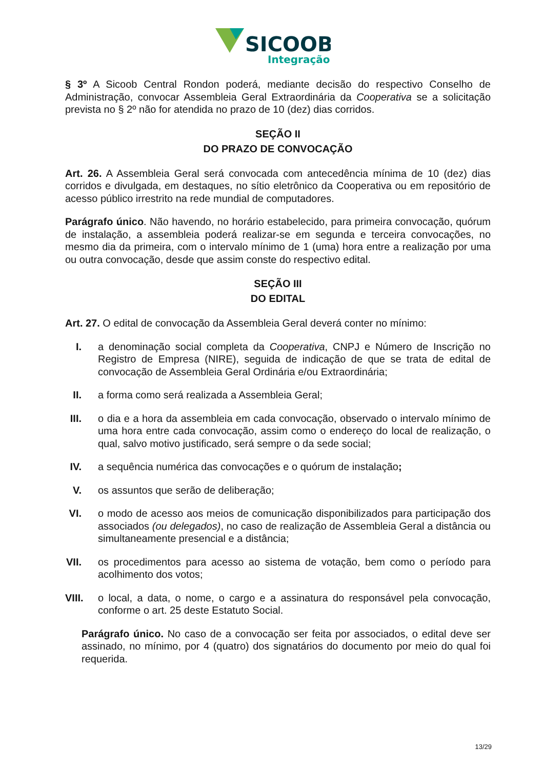SICOOB
Integração
§ 3º A Sicoob Central Rondon poderá, mediante decisão do respectivo Conselho de Administração, convocar Assembleia Geral Extraordinária da Cooperativa se a solicitação prevista no § 2º não for atendida no prazo de 10 (dez) dias corridos.
SEÇÃO II
DO PRAZO DE CONVOCAÇÃO
Art. 26. A Assembleia Geral será convocada com antecedência mínima de 10 (dez) dias corridos e divulgada, em destaques, no sítio eletrônico da Cooperativa ou em repositório de acesso público irrestrito na rede mundial de computadores.
Parágrafo único. Não havendo, no horário estabelecido, para primeira convocação, quórum de instalação, a assembleia poderá realizar-se em segunda e terceira convocações, no mesmo dia da primeira, com o intervalo mínimo de 1 (uma) hora entre a realização por uma ou outra convocação, desde que assim conste do respectivo edital.
SEÇÃO III
DO EDITAL
Art. 27. O edital de convocação da Assembleia Geral deverá conter no mínimo:
I. a denominação social completa da Cooperativa, CNPJ e Número de Inscrição no Registro de Empresa (NIRE), seguida de indicação de que se trata de edital de convocação de Assembleia Geral Ordinária e/ou Extraordinária;
II. a forma como será realizada a Assembleia Geral;
III. o dia e a hora da assembleia em cada convocação, observado o intervalo mínimo de uma hora entre cada convocação, assim como o endereço do local de realização, o qual, salvo motivo justificado, será sempre o da sede social;
IV. a sequência numérica das convocações e o quórum de instalação;
V. os assuntos que serão de deliberação;
VI. o modo de acesso aos meios de comunicação disponibilizados para participação dos associados (ou delegados), no caso de realização de Assembleia Geral a distância ou simultaneamente presencial e a distância;
VII. os procedimentos para acesso ao sistema de votação, bem como o período para acolhimento dos votos;
VIII. o local, a data, o nome, o cargo e a assinatura do responsável pela convocação, conforme o art. 25 deste Estatuto Social.
Parágrafo único. No caso de a convocação ser feita por associados, o edital deve ser assinado, no mínimo, por 4 (quatro) dos signatários do documento por meio do qual foi requerida.
13/29